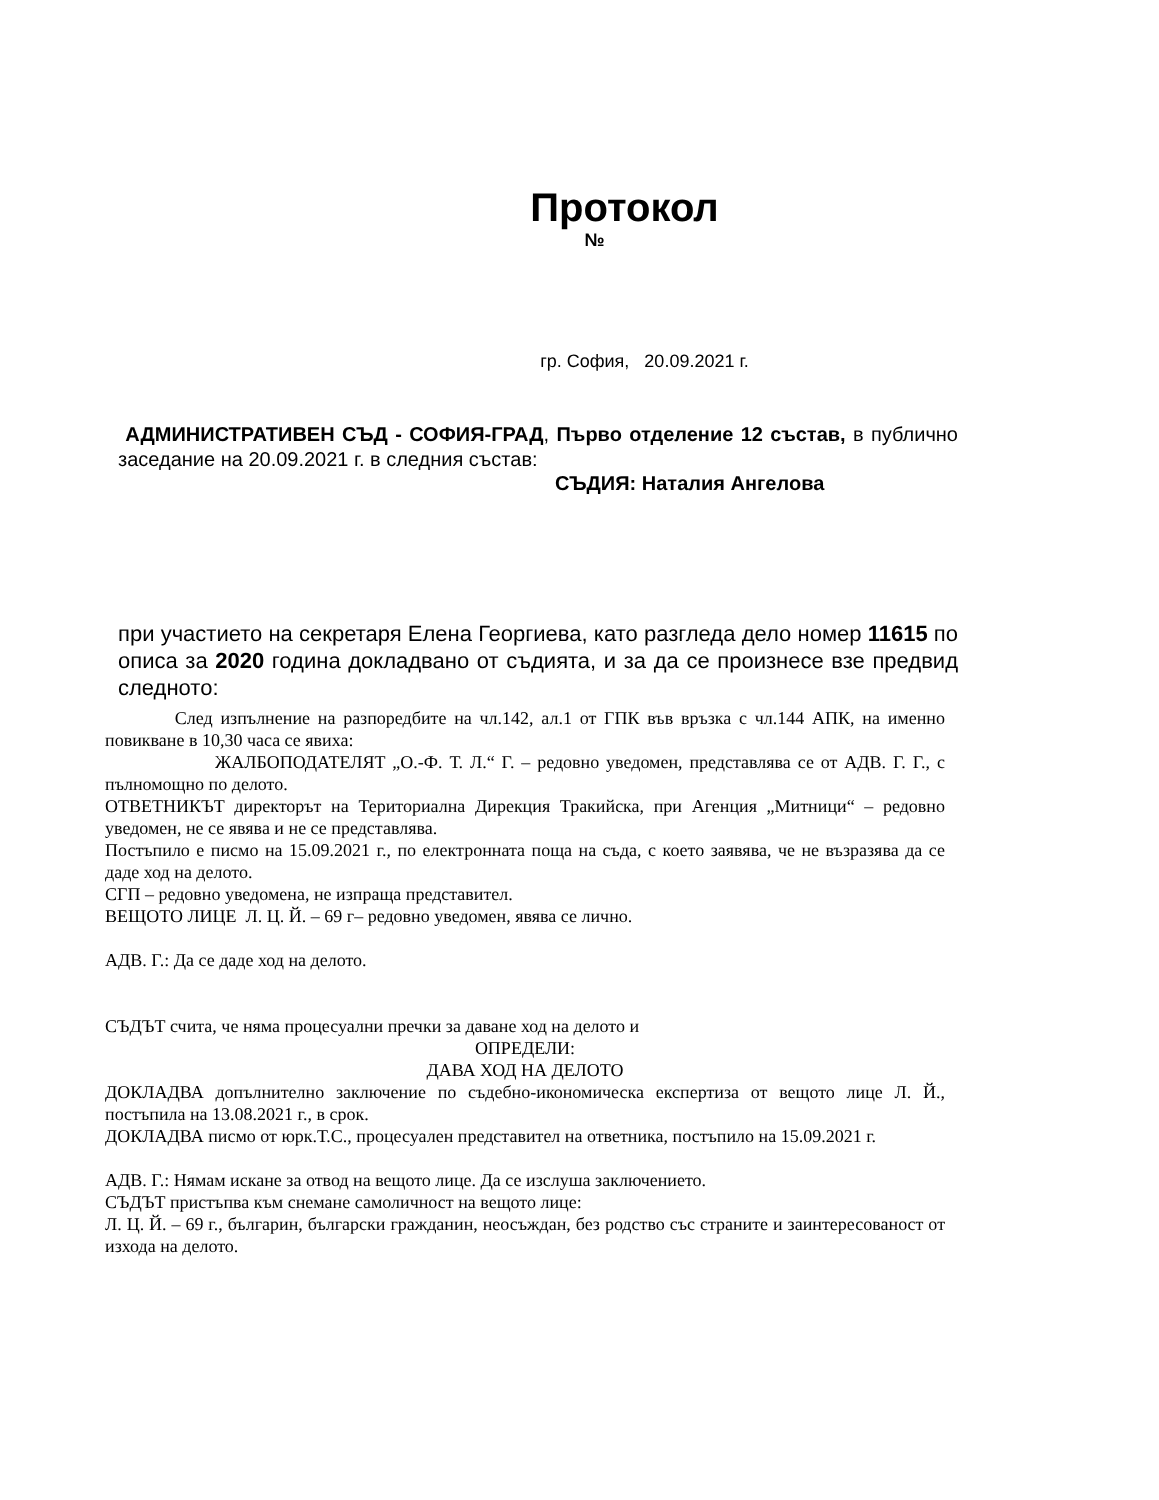Протокол
№
гр. София, 20.09.2021 г.
АДМИНИСТРАТИВЕН СЪД - СОФИЯ-ГРАД, Първо отделение 12 състав, в публично заседание на 20.09.2021 г. в следния състав:
СЪДИЯ: Наталия Ангелова
при участието на секретаря Елена Георгиева, като разгледа дело номер 11615 по описа за 2020 година докладвано от съдията, и за да се произнесе взе предвид следното:
След изпълнение на разпоредбите на чл.142, ал.1 от ГПК във връзка с чл.144 АПК, на именно повикване в 10,30 часа се явиха:
ЖАЛБОПОДАТЕЛЯТ „О.-Ф. Т. Л.“ Г. – редовно уведомен, представлява се от АДВ. Г. Г., с пълномощно по делото.
ОТВЕТНИКЪТ директорът на Териториална Дирекция Тракийска, при Агенция „Митници“ – редовно уведомен, не се явява и не се представлява.
Постъпило е писмо на 15.09.2021 г., по електронната поща на съда, с което заявява, че не възразява да се даде ход на делото.
СГП – редовно уведомена, не изпраща представител.
ВЕЩОТО ЛИЦЕ Л. Ц. Й. – 69 г– редовно уведомен, явява се лично.
АДВ. Г.: Да се даде ход на делото.
СЪДЪТ счита, че няма процесуални пречки за даване ход на делото и
ОПРЕДЕЛИ:
ДАВА ХОД НА ДЕЛОТО
ДОКЛАДВА допълнително заключение по съдебно-икономическа експертиза от вещото лице Л. Й., постъпила на 13.08.2021 г., в срок.
ДОКЛАДВА писмо от юрк.Т.С., процесуален представител на ответника, постъпило на 15.09.2021 г.
АДВ. Г.: Нямам искане за отвод на вещото лице. Да се изслуша заключението.
СЪДЪТ пристъпва към снемане самоличност на вещото лице:
Л. Ц. Й. – 69 г., българин, български гражданин, неосъждан, без родство със страните и заинтересованост от изхода на делото.